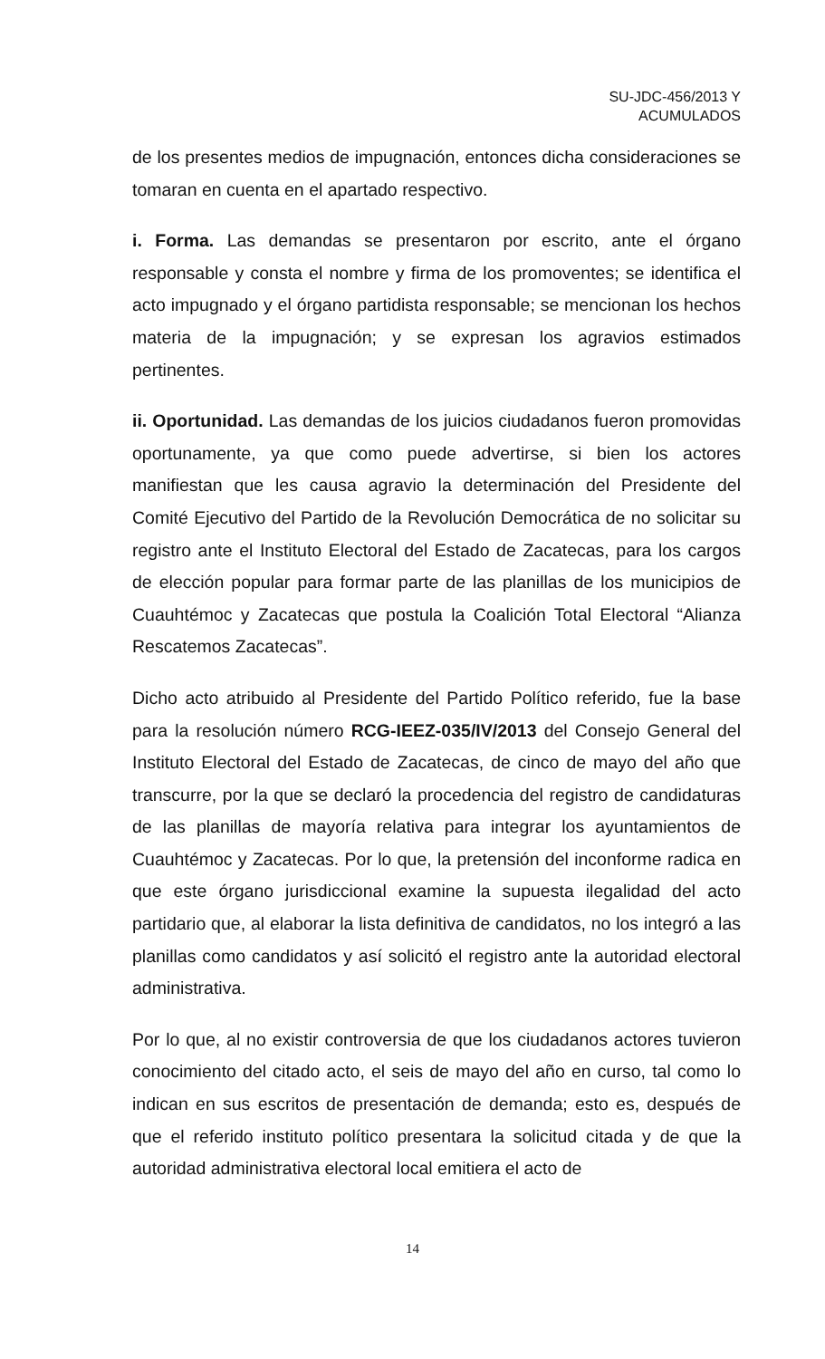SU-JDC-456/2013 Y
ACUMULADOS
de los presentes medios de impugnación, entonces dicha consideraciones se tomaran en cuenta en el apartado respectivo.
i. Forma. Las demandas se presentaron por escrito, ante el órgano responsable y consta el nombre y firma de los promoventes; se identifica el acto impugnado y el órgano partidista responsable; se mencionan los hechos materia de la impugnación; y se expresan los agravios estimados pertinentes.
ii. Oportunidad. Las demandas de los juicios ciudadanos fueron promovidas oportunamente, ya que como puede advertirse, si bien los actores manifiestan que les causa agravio la determinación del Presidente del Comité Ejecutivo del Partido de la Revolución Democrática de no solicitar su registro ante el Instituto Electoral del Estado de Zacatecas, para los cargos de elección popular para formar parte de las planillas de los municipios de Cuauhtémoc y Zacatecas que postula la Coalición Total Electoral “Alianza Rescatemos Zacatecas”.
Dicho acto atribuido al Presidente del Partido Político referido, fue la base para la resolución número RCG-IEEZ-035/IV/2013 del Consejo General del Instituto Electoral del Estado de Zacatecas, de cinco de mayo del año que transcurre, por la que se declaró la procedencia del registro de candidaturas de las planillas de mayoría relativa para integrar los ayuntamientos de Cuauhtémoc y Zacatecas. Por lo que, la pretensión del inconforme radica en que este órgano jurisdiccional examine la supuesta ilegalidad del acto partidario que, al elaborar la lista definitiva de candidatos, no los integró a las planillas como candidatos y así solicitó el registro ante la autoridad electoral administrativa.
Por lo que, al no existir controversia de que los ciudadanos actores tuvieron conocimiento del citado acto, el seis de mayo del año en curso, tal como lo indican en sus escritos de presentación de demanda; esto es, después de que el referido instituto político presentara la solicitud citada y de que la autoridad administrativa electoral local emitiera el acto de
14